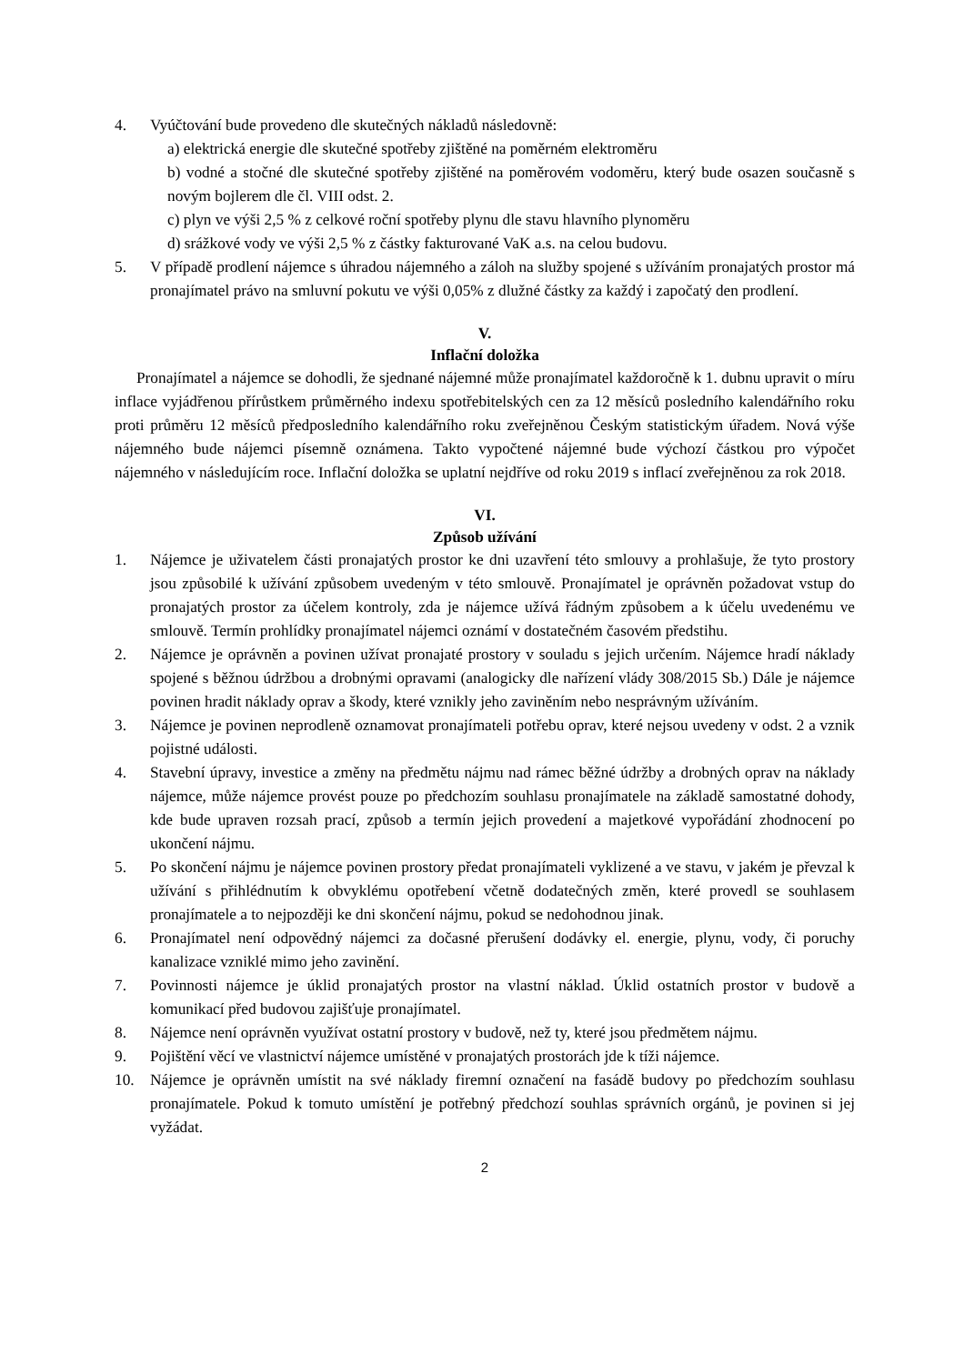4. Vyúčtování bude provedeno dle skutečných nákladů následovně:
a) elektrická energie dle skutečné spotřeby zjištěné na poměrném elektroměru
b) vodné a stočné dle skutečné spotřeby zjištěné na poměrovém vodoměru, který bude osazen současně s novým bojlerem dle čl. VIII odst. 2.
c) plyn ve výši 2,5 % z celkové roční spotřeby plynu dle stavu hlavního plynoměru
d) srážkové vody ve výši 2,5 % z částky fakturované VaK a.s. na celou budovu.
5. V případě prodlení nájemce s úhradou nájemného a záloh na služby spojené s užíváním pronajatých prostor má pronajímatel právo na smluvní pokutu ve výši 0,05% z dlužné částky za každý i započatý den prodlení.
V.
Inflační doložka
Pronajímatel a nájemce se dohodli, že sjednané nájemné může pronajímatel každoročně k 1. dubnu upravit o míru inflace vyjádřenou přírůstkem průměrného indexu spotřebitelských cen za 12 měsíců posledního kalendářního roku proti průměru 12 měsíců předposledního kalendářního roku zveřejněnou Českým statistickým úřadem. Nová výše nájemného bude nájemci písemně oznámena. Takto vypočtené nájemné bude výchozí částkou pro výpočet nájemného v následujícím roce. Inflační doložka se uplatní nejdříve od roku 2019 s inflací zveřejněnou za rok 2018.
VI.
Způsob užívání
1. Nájemce je uživatelem části pronajatých prostor ke dni uzavření této smlouvy a prohlašuje, že tyto prostory jsou způsobilé k užívání způsobem uvedeným v této smlouvě. Pronajímatel je oprávněn požadovat vstup do pronajatých prostor za účelem kontroly, zda je nájemce užívá řádným způsobem a k účelu uvedenému ve smlouvě. Termín prohlídky pronajímatel nájemci oznámí v dostatečném časovém předstihu.
2. Nájemce je oprávněn a povinen užívat pronajaté prostory v souladu s jejich určením. Nájemce hradí náklady spojené s běžnou údržbou a drobnými opravami (analogicky dle nařízení vlády 308/2015 Sb.) Dále je nájemce povinen hradit náklady oprav a škody, které vznikly jeho zaviněním nebo nesprávným užíváním.
3. Nájemce je povinen neprodleně oznamovat pronajímateli potřebu oprav, které nejsou uvedeny v odst. 2 a vznik pojistné události.
4. Stavební úpravy, investice a změny na předmětu nájmu nad rámec běžné údržby a drobných oprav na náklady nájemce, může nájemce provést pouze po předchozím souhlasu pronajímatele na základě samostatné dohody, kde bude upraven rozsah prací, způsob a termín jejich provedení a majetkové vypořádání zhodnocení po ukončení nájmu.
5. Po skončení nájmu je nájemce povinen prostory předat pronajímateli vyklizené a ve stavu, v jakém je převzal k užívání s přihlédnutím k obvyklému opotřebení včetně dodatečných změn, které provedl se souhlasem pronajímatele a to nejpozději ke dni skončení nájmu, pokud se nedohodnou jinak.
6. Pronajímatel není odpovědný nájemci za dočasné přerušení dodávky el. energie, plynu, vody, či poruchy kanalizace vzniklé mimo jeho zavinění.
7. Povinnosti nájemce je úklid pronajatých prostor na vlastní náklad. Úklid ostatních prostor v budově a komunikací před budovou zajišťuje pronajímatel.
8. Nájemce není oprávněn využívat ostatní prostory v budově, než ty, které jsou předmětem nájmu.
9. Pojištění věcí ve vlastnictví nájemce umístěné v pronajatých prostorách jde k tíži nájemce.
10. Nájemce je oprávněn umístit na své náklady firemní označení na fasádě budovy po předchozím souhlasu pronajímatele. Pokud k tomuto umístění je potřebný předchozí souhlas správních orgánů, je povinen si jej vyžádat.
2